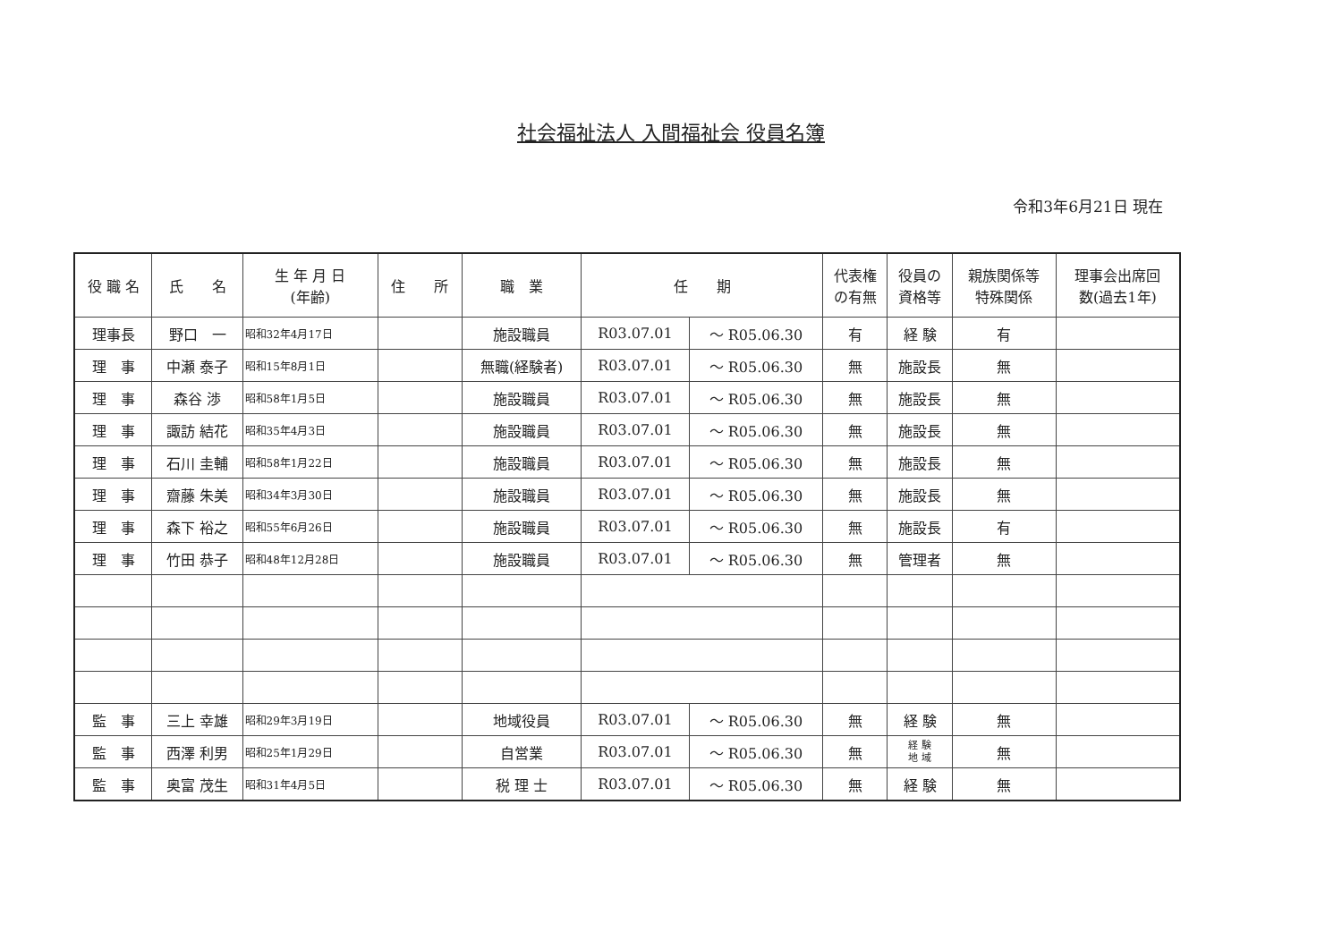社会福祉法人 入間福祉会 役員名簿
令和3年6月21日 現在
| 役 職 名 | 氏 名 | 生 年 月 日 (年齢) | 住 所 | 職 業 | 任 期 | | 代表権 の有無 | 役員の 資格等 | 親族関係等 特殊関係 | 理事会出席回 数(過去1年) |
| --- | --- | --- | --- | --- | --- | --- | --- | --- | --- | --- |
| 理事長 | 野口 一 | 昭和32年4月17日 | | 施設職員 | R03.07.01 | ～ R05.06.30 | 有 | 経 験 | 有 | |
| 理 事 | 中瀬 泰子 | 昭和15年8月1日 | | 無職(経験者) | R03.07.01 | ～ R05.06.30 | 無 | 施設長 | 無 | |
| 理 事 | 森谷 渉 | 昭和58年1月5日 | | 施設職員 | R03.07.01 | ～ R05.06.30 | 無 | 施設長 | 無 | |
| 理 事 | 諏訪 結花 | 昭和35年4月3日 | | 施設職員 | R03.07.01 | ～ R05.06.30 | 無 | 施設長 | 無 | |
| 理 事 | 石川 圭輔 | 昭和58年1月22日 | | 施設職員 | R03.07.01 | ～ R05.06.30 | 無 | 施設長 | 無 | |
| 理 事 | 齋藤 朱美 | 昭和34年3月30日 | | 施設職員 | R03.07.01 | ～ R05.06.30 | 無 | 施設長 | 無 | |
| 理 事 | 森下 裕之 | 昭和55年6月26日 | | 施設職員 | R03.07.01 | ～ R05.06.30 | 無 | 施設長 | 有 | |
| 理 事 | 竹田 恭子 | 昭和48年12月28日 | | 施設職員 | R03.07.01 | ～ R05.06.30 | 無 | 管理者 | 無 | |
| 監 事 | 三上 幸雄 | 昭和29年3月19日 | | 地域役員 | R03.07.01 | ～ R05.06.30 | 無 | 経 験 | 無 | |
| 監 事 | 西澤 利男 | 昭和25年1月29日 | | 自営業 | R03.07.01 | ～ R05.06.30 | 無 | 経 験 地 域 | 無 | |
| 監 事 | 奥富 茂生 | 昭和31年4月5日 | | 税 理 士 | R03.07.01 | ～ R05.06.30 | 無 | 経 験 | 無 | |